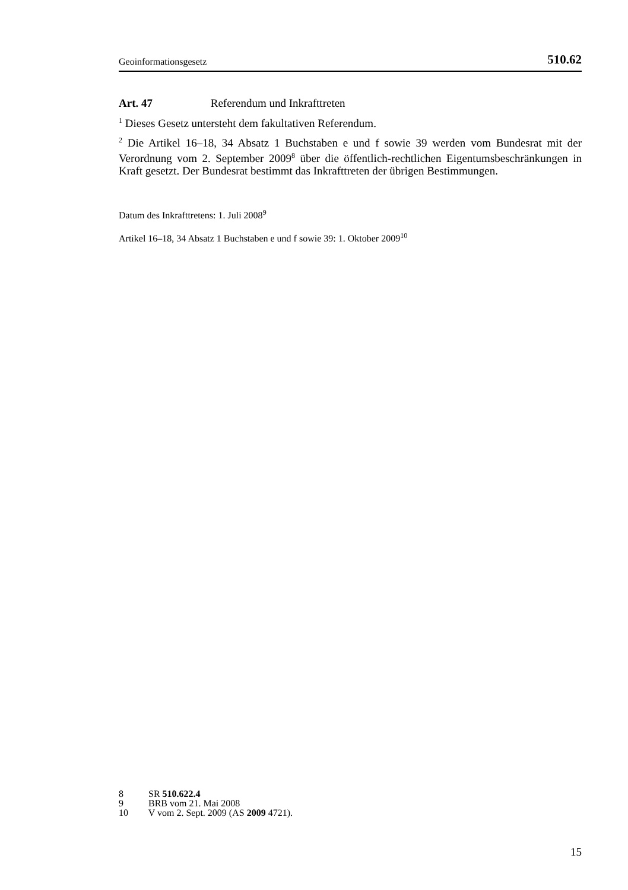Geoinformationsgesetz 510.62
Art. 47 Referendum und Inkrafttreten
<sup>1</sup> Dieses Gesetz untersteht dem fakultativen Referendum.
<sup>2</sup> Die Artikel 16–18, 34 Absatz 1 Buchstaben e und f sowie 39 werden vom Bundesrat mit der Verordnung vom 2. September 2009<sup>8</sup> über die öffentlich-rechtlichen Eigentumsbeschränkungen in Kraft gesetzt. Der Bundesrat bestimmt das Inkrafttreten der übrigen Bestimmungen.
Datum des Inkrafttretens: 1. Juli 2008<sup>9</sup>
Artikel 16–18, 34 Absatz 1 Buchstaben e und f sowie 39: 1. Oktober 2009<sup>10</sup>
8 SR 510.622.4
9 BRB vom 21. Mai 2008
10 V vom 2. Sept. 2009 (AS 2009 4721).
15